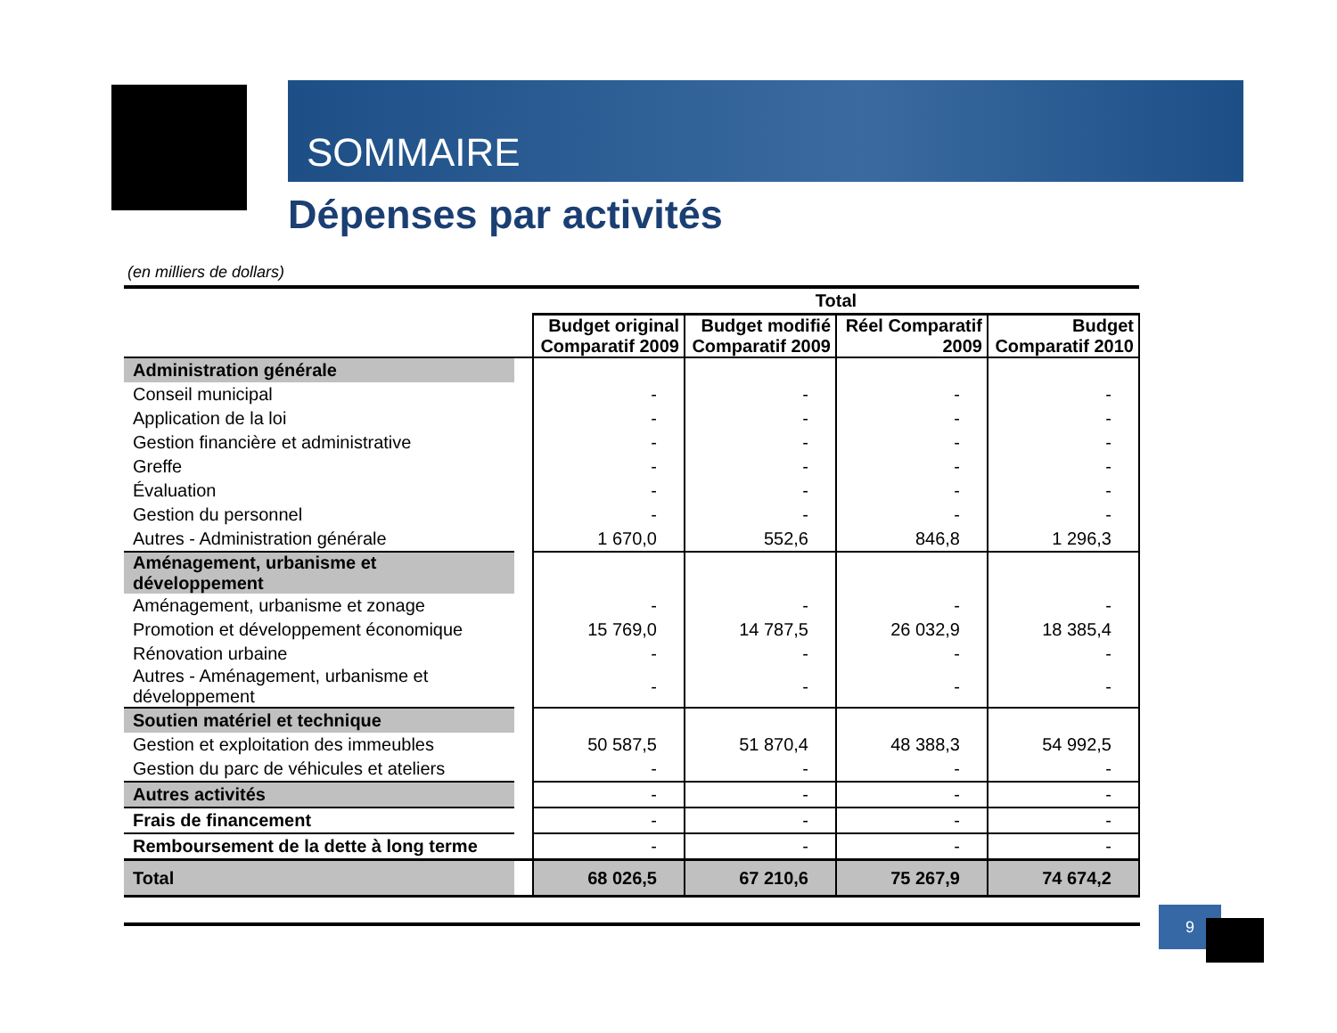SOMMAIRE
Dépenses par activités
(en milliers de dollars)
| | | Total | | | |
| --- | --- | --- | --- | --- | --- |
| | | Budget original Comparatif 2009 | Budget modifié Comparatif 2009 | Réel Comparatif 2009 | Budget Comparatif 2010 |
| Administration générale | | | | | |
| Conseil municipal | | - | - | - | - |
| Application de la loi | | - | - | - | - |
| Gestion financière et administrative | | - | - | - | - |
| Greffe | | - | - | - | - |
| Évaluation | | - | - | - | - |
| Gestion du personnel | | - | - | - | - |
| Autres - Administration générale | | 1 670,0 | 552,6 | 846,8 | 1 296,3 |
| Aménagement, urbanisme et développement | | | | | |
| Aménagement, urbanisme et zonage | | - | - | - | - |
| Promotion et développement économique | | 15 769,0 | 14 787,5 | 26 032,9 | 18 385,4 |
| Rénovation urbaine | | - | - | - | - |
| Autres - Aménagement, urbanisme et développement | | - | - | - | - |
| Soutien matériel et technique | | | | | |
| Gestion et exploitation des immeubles | | 50 587,5 | 51 870,4 | 48 388,3 | 54 992,5 |
| Gestion du parc de véhicules et ateliers | | - | - | - | - |
| Autres activités | | - | - | - | - |
| Frais de financement | | - | - | - | - |
| Remboursement de la dette à long terme | | - | - | - | - |
| Total | | 68 026,5 | 67 210,6 | 75 267,9 | 74 674,2 |
9